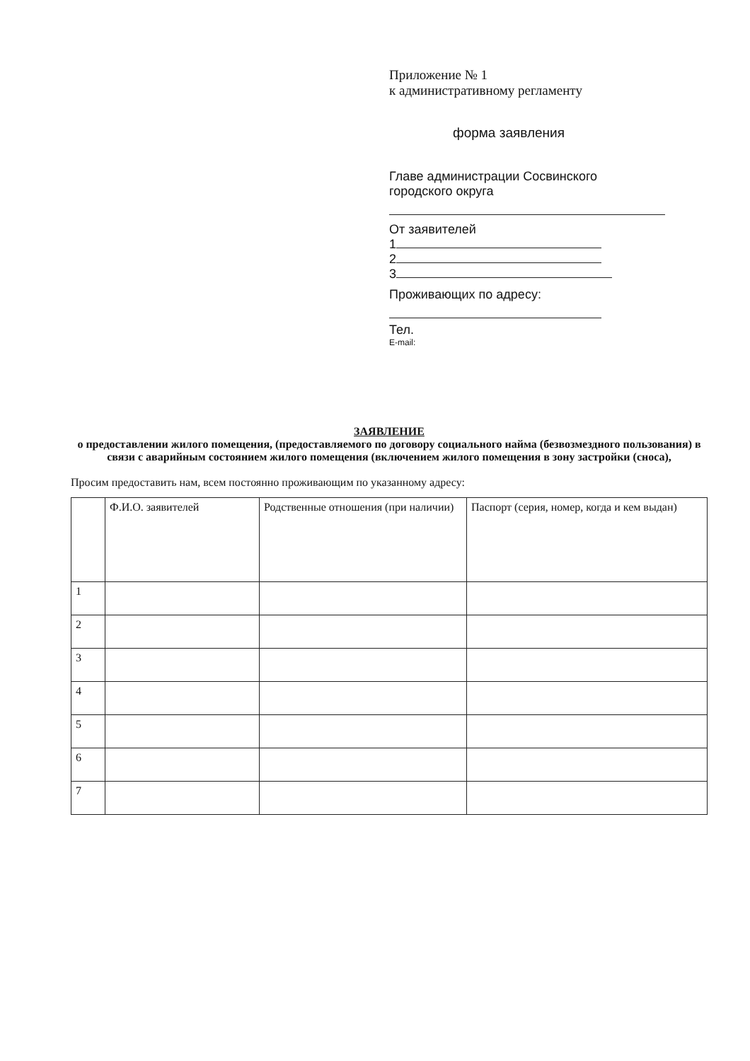Приложение № 1
к административному регламенту
форма заявления
Главе администрации Сосвинского городского округа
От заявителей
1
2
3
Проживающих по адресу:
Тел.
E-mail:
ЗАЯВЛЕНИЕ
о предоставлении жилого помещения, (предоставляемого по договору социального найма (безвозмездного пользования) в связи с аварийным состоянием жилого помещения (включением жилого помещения в зону застройки (сноса),
Просим предоставить нам, всем постоянно проживающим по указанному адресу:
| | Ф.И.О. заявителей | Родственные отношения (при наличии) | Паспорт (серия, номер, когда и кем выдан) |
| --- | --- | --- | --- |
| 1 | | | |
| 2 | | | |
| 3 | | | |
| 4 | | | |
| 5 | | | |
| 6 | | | |
| 7 | | | |